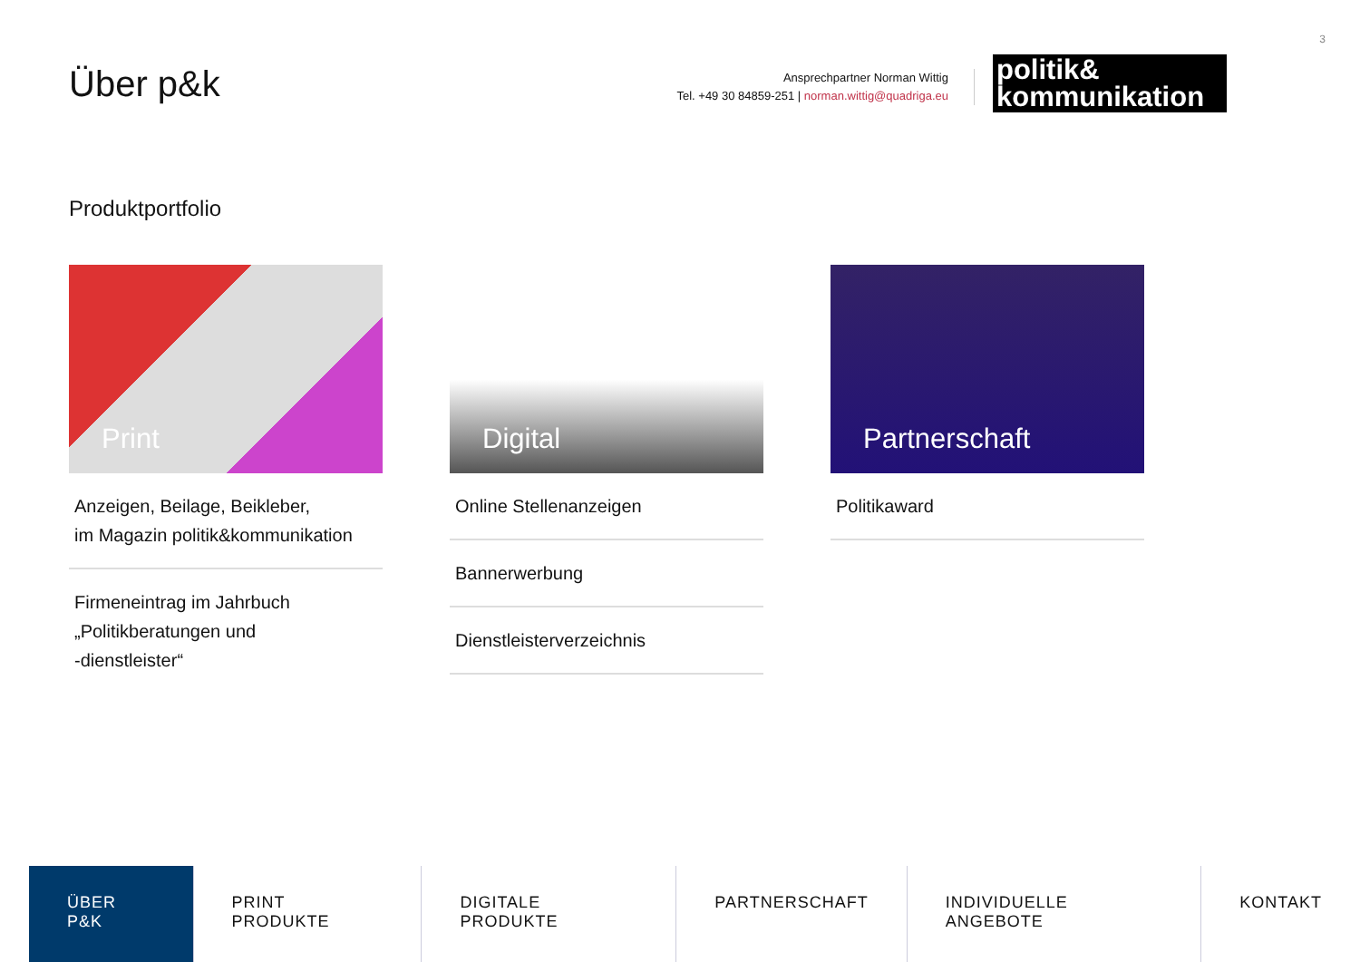3
Über p&k
Ansprechpartner Norman Wittig
Tel. +49 30 84859-251 | norman.wittig@quadriga.eu
politik&
kommunikation
Produktportfolio
Print
Anzeigen, Beilage, Beikleber,
im Magazin politik&kommunikation
Firmeneintrag im Jahrbuch
„Politikberatungen und
-dienstleister“
Digital
Online Stellenanzeigen
Bannerwerbung
Dienstleisterverzeichnis
Partnerschaft
Politikaward
ÜBER P&K PRINT PRODUKTE DIGITALE PRODUKTE PARTNERSCHAFT INDIVIDUELLE ANGEBOTE KONTAKT